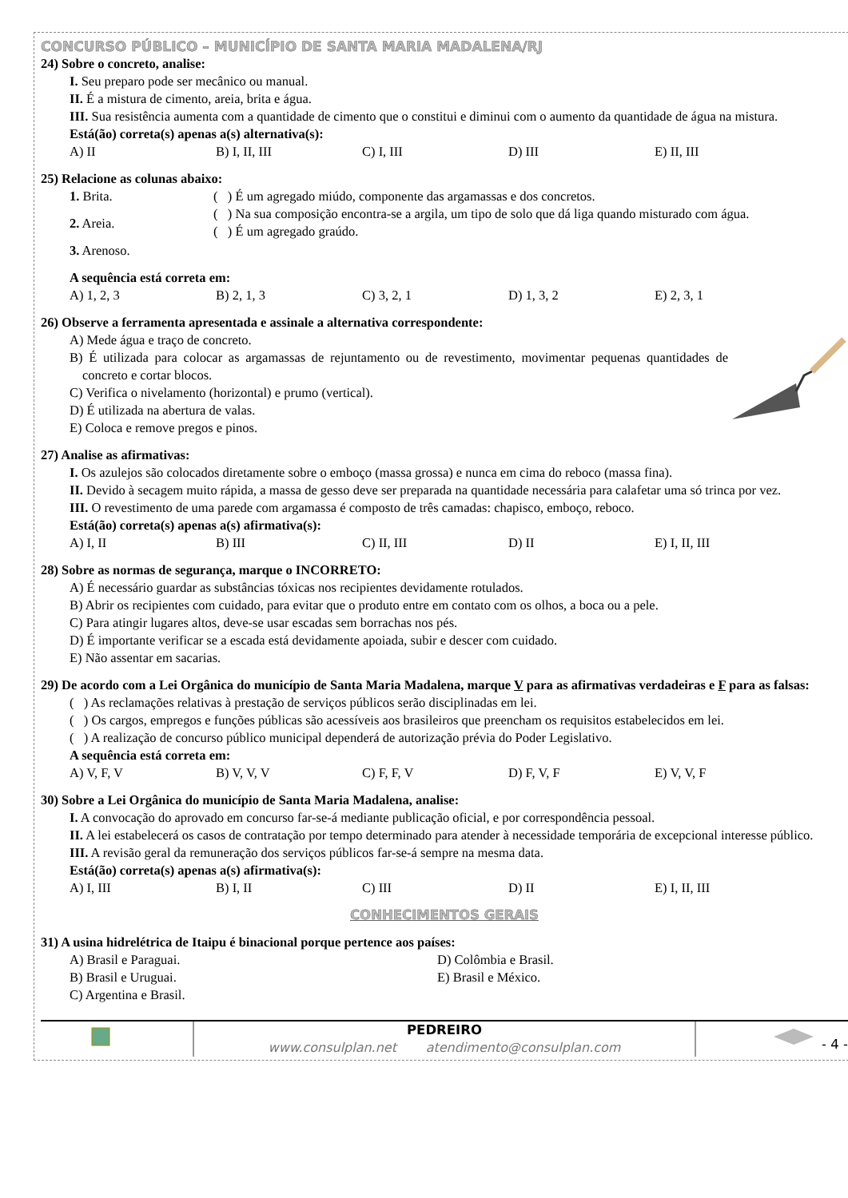CONCURSO PÚBLICO – MUNICÍPIO DE SANTA MARIA MADALENA/RJ
24) Sobre o concreto, analise:
I. Seu preparo pode ser mecânico ou manual.
II. É a mistura de cimento, areia, brita e água.
III. Sua resistência aumenta com a quantidade de cimento que o constitui e diminui com o aumento da quantidade de água na mistura.
Está(ão) correta(s) apenas a(s) alternativa(s):
A) II B) I, II, III C) I, III D) III E) II, III
25) Relacione as colunas abaixo:
1. Brita.
2. Areia.
3. Arenoso.
( ) É um agregado miúdo, componente das argamassas e dos concretos.
( ) Na sua composição encontra-se a argila, um tipo de solo que dá liga quando misturado com água.
( ) É um agregado graúdo.
A sequência está correta em:
A) 1, 2, 3 B) 2, 1, 3 C) 3, 2, 1 D) 1, 3, 2 E) 2, 3, 1
26) Observe a ferramenta apresentada e assinale a alternativa correspondente:
A) Mede água e traço de concreto.
B) É utilizada para colocar as argamassas de rejuntamento ou de revestimento, movimentar pequenas quantidades de concreto e cortar blocos.
C) Verifica o nivelamento (horizontal) e prumo (vertical).
D) É utilizada na abertura de valas.
E) Coloca e remove pregos e pinos.
27) Analise as afirmativas:
I. Os azulejos são colocados diretamente sobre o emboço (massa grossa) e nunca em cima do reboco (massa fina).
II. Devido à secagem muito rápida, a massa de gesso deve ser preparada na quantidade necessária para calafetar uma só trinca por vez.
III. O revestimento de uma parede com argamassa é composto de três camadas: chapisco, emboço, reboco.
Está(ão) correta(s) apenas a(s) afirmativa(s):
A) I, II B) III C) II, III D) II E) I, II, III
28) Sobre as normas de segurança, marque o INCORRETO:
A) É necessário guardar as substâncias tóxicas nos recipientes devidamente rotulados.
B) Abrir os recipientes com cuidado, para evitar que o produto entre em contato com os olhos, a boca ou a pele.
C) Para atingir lugares altos, deve-se usar escadas sem borrachas nos pés.
D) É importante verificar se a escada está devidamente apoiada, subir e descer com cuidado.
E) Não assentar em sacarias.
29) De acordo com a Lei Orgânica do município de Santa Maria Madalena, marque V para as afirmativas verdadeiras e F para as falsas:
( ) As reclamações relativas à prestação de serviços públicos serão disciplinadas em lei.
( ) Os cargos, empregos e funções públicas são acessíveis aos brasileiros que preencham os requisitos estabelecidos em lei.
( ) A realização de concurso público municipal dependerá de autorização prévia do Poder Legislativo.
A sequência está correta em:
A) V, F, V B) V, V, V C) F, F, V D) F, V, F E) V, V, F
30) Sobre a Lei Orgânica do município de Santa Maria Madalena, analise:
I. A convocação do aprovado em concurso far-se-á mediante publicação oficial, e por correspondência pessoal.
II. A lei estabelecerá os casos de contratação por tempo determinado para atender à necessidade temporária de excepcional interesse público.
III. A revisão geral da remuneração dos serviços públicos far-se-á sempre na mesma data.
Está(ão) correta(s) apenas a(s) afirmativa(s):
A) I, III B) I, II C) III D) II E) I, II, III
CONHECIMENTOS GERAIS
31) A usina hidrelétrica de Itaipu é binacional porque pertence aos países:
A) Brasil e Paraguai. D) Colômbia e Brasil.
B) Brasil e Uruguai. E) Brasil e México.
C) Argentina e Brasil.
PEDREIRO
www.consulplan.net atendimento@consulplan.com
- 4 -